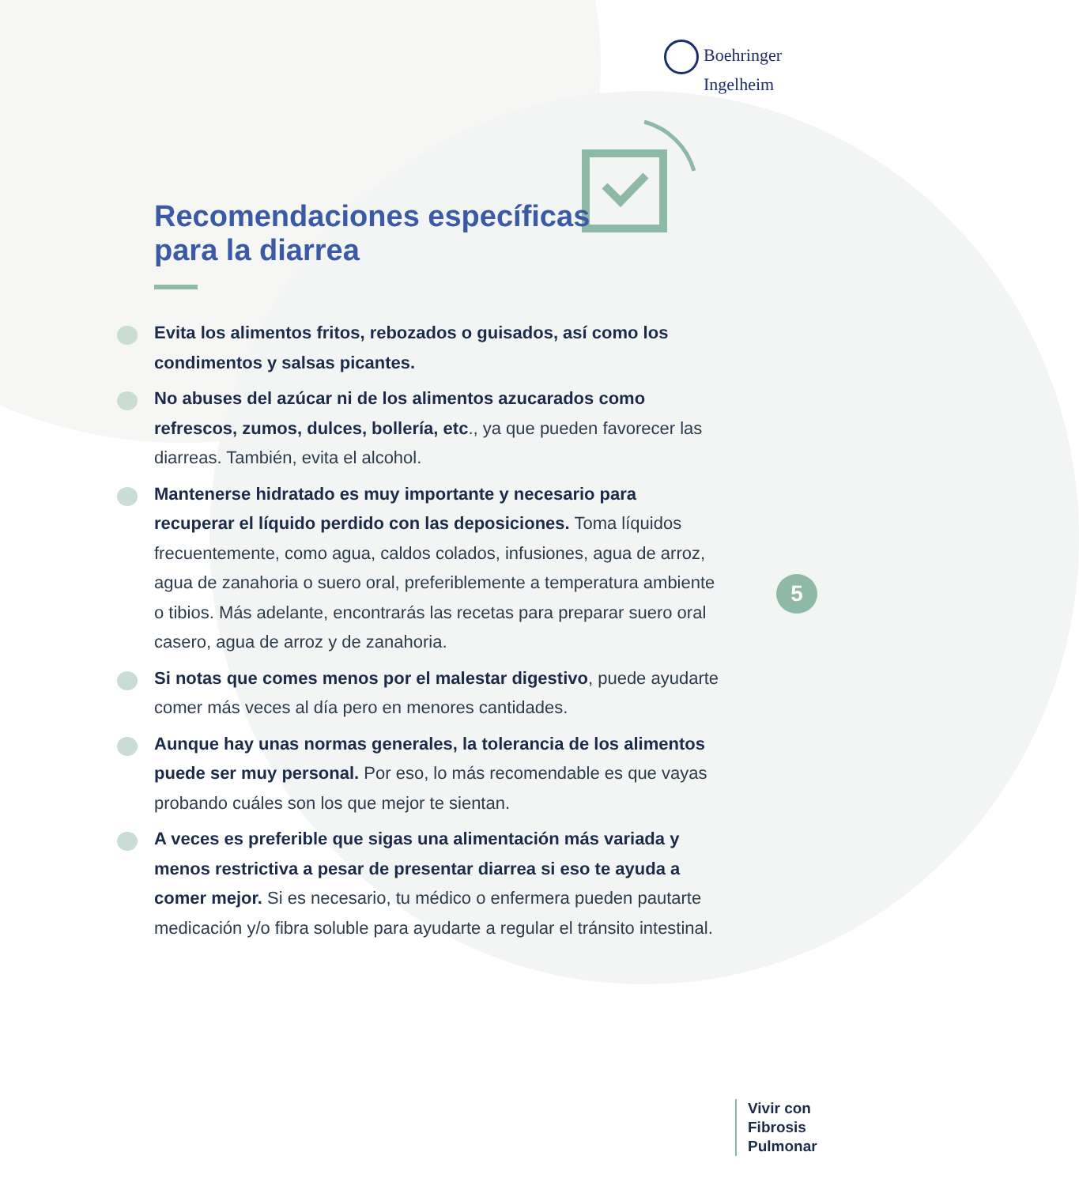Boehringer
Ingelheim
Recomendaciones específicas
para la diarrea
Evita los alimentos fritos, rebozados o guisados, así como los condimentos y salsas picantes.
No abuses del azúcar ni de los alimentos azucarados como refrescos, zumos, dulces, bollería, etc., ya que pueden favorecer las diarreas. También, evita el alcohol.
Mantenerse hidratado es muy importante y necesario para recuperar el líquido perdido con las deposiciones. Toma líquidos frecuentemente, como agua, caldos colados, infusiones, agua de arroz, agua de zanahoria o suero oral, preferiblemente a temperatura ambiente o tibios. Más adelante, encontrarás las recetas para preparar suero oral casero, agua de arroz y de zanahoria.
Si notas que comes menos por el malestar digestivo, puede ayudarte comer más veces al día pero en menores cantidades.
Aunque hay unas normas generales, la tolerancia de los alimentos puede ser muy personal. Por eso, lo más recomendable es que vayas probando cuáles son los que mejor te sientan.
A veces es preferible que sigas una alimentación más variada y menos restrictiva a pesar de presentar diarrea si eso te ayuda a comer mejor. Si es necesario, tu médico o enfermera pueden pautarte medicación y/o fibra soluble para ayudarte a regular el tránsito intestinal.
5
Vivir con
Fibrosis
Pulmonar